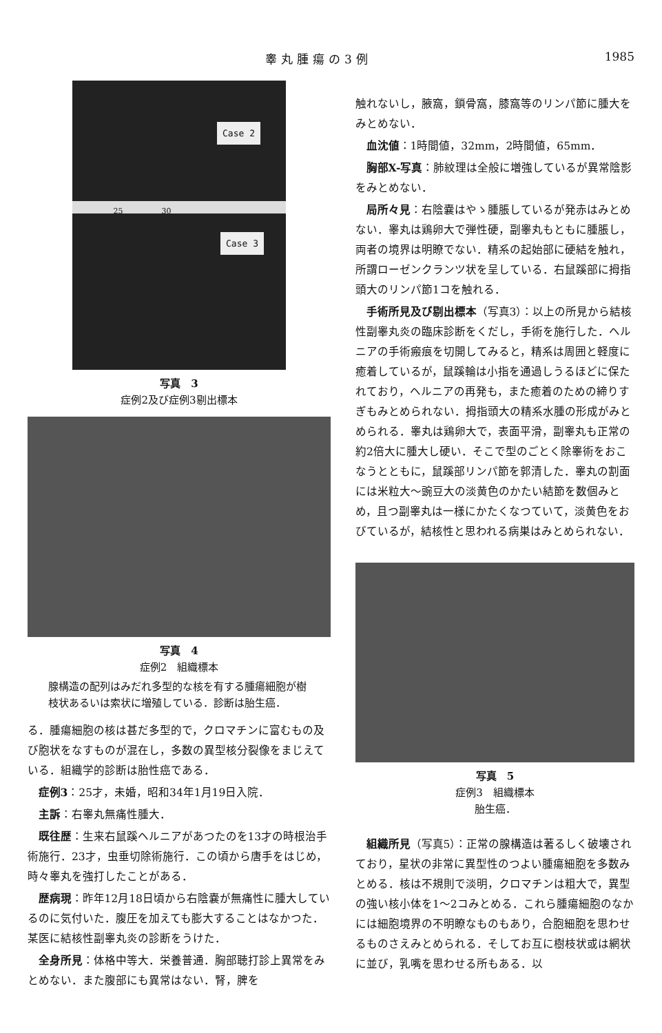睾丸腫瘍の3例 1985
Case 2
25 30
Case 3
写真　3
症例2及び症例3剔出標本
写真　4
症例2　組織標本
腺構造の配列はみだれ多型的な核を有する腫瘍細胞が樹枝状あるいは索状に増殖している．診断は胎生癌．
る．腫瘍細胞の核は甚だ多型的で，クロマチンに富むもの及び胞状をなすものが混在し，多数の異型核分裂像をまじえている．組織学的診断は胎性癌である．
症例3：25才，未婚，昭和34年1月19日入院．
主訴：右睾丸無痛性腫大．
既往歴：生来右鼠蹊ヘルニアがあつたのを13才の時根治手術施行．23才，虫垂切除術施行．この頃から唐手をはじめ，時々睾丸を強打したことがある．
歴病現：昨年12月18日頃から右陰嚢が無痛性に腫大しているのに気付いた．腹圧を加えても膨大することはなかつた．某医に結核性副睾丸炎の診断をうけた．
全身所見：体格中等大．栄養普通．胸部聴打診上異常をみとめない．また腹部にも異常はない．腎，脾を
触れないし，腋窩，鎖骨窩，膝窩等のリンパ節に腫大をみとめない．
血沈値：1時間値，32mm，2時間値，65mm．
胸部X-写真：肺紋理は全般に増強しているが異常陰影をみとめない．
局所々見：右陰嚢はやゝ腫脹しているが発赤はみとめない．睾丸は鶏卵大で弾性硬，副睾丸もともに腫脹し，両者の境界は明瞭でない．精系の起始部に硬結を触れ，所謂ローゼンクランツ状を呈している．右鼠蹊部に拇指頭大のリンパ節1コを触れる．
手術所見及び剔出標本（写真3）：以上の所見から結核性副睾丸炎の臨床診断をくだし，手術を施行した．ヘルニアの手術瘢痕を切開してみると，精系は周囲と軽度に癒着しているが，鼠蹊輪は小指を通過しうるほどに保たれており，ヘルニアの再発も，また癒着のための締りすぎもみとめられない．拇指頭大の精系水腫の形成がみとめられる．睾丸は鶏卵大で，表面平滑，副睾丸も正常の約2倍大に腫大し硬い．そこで型のごとく除睾術をおこなうとともに，鼠蹊部リンパ節を郭清した．睾丸の割面には米粒大～豌豆大の淡黄色のかたい結節を数個みとめ，且つ副睾丸は一様にかたくなつていて，淡黄色をおびているが，結核性と思われる病巣はみとめられない．
写真　5
症例3　組織標本
胎生癌．
組織所見（写真5）：正常の腺構造は著るしく破壊されており，星状の非常に異型性のつよい腫瘍細胞を多数みとめる．核は不規則で淡明，クロマチンは粗大で，異型の強い核小体を1～2コみとめる．これら腫瘍細胞のなかには細胞境界の不明瞭なものもあり，合胞細胞を思わせるものさえみとめられる．そしてお互に樹枝状或は網状に並び，乳嘴を思わせる所もある．以